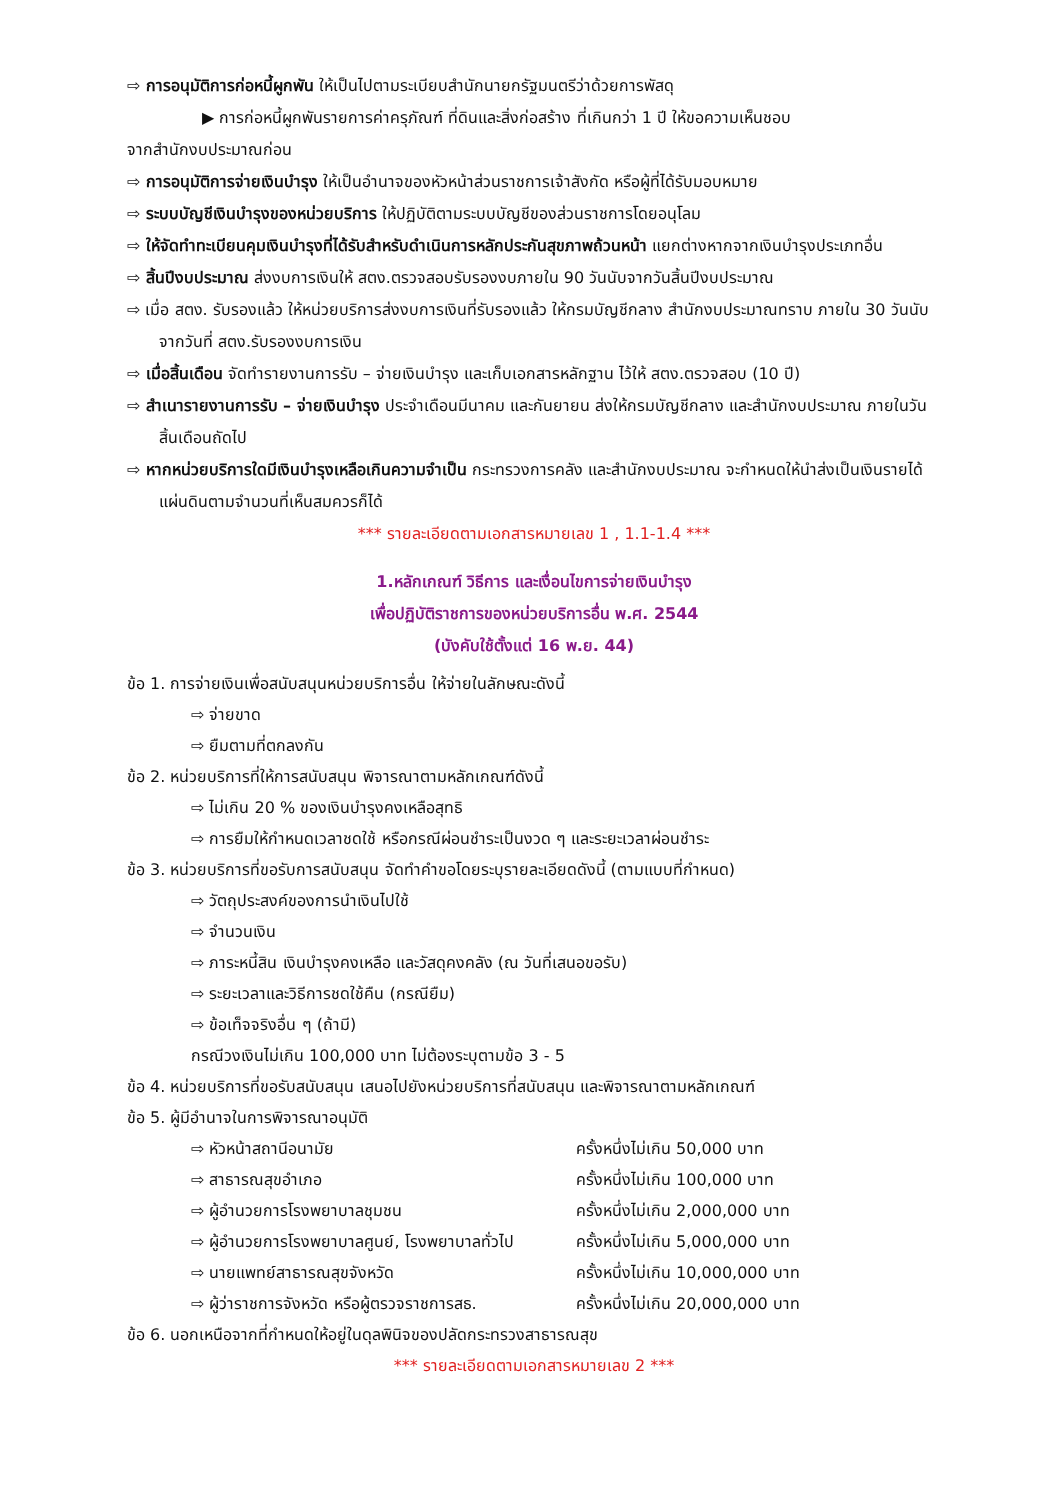⇨ การอนุมัติการก่อหนี้ผูกพัน ให้เป็นไปตามระเบียบสำนักนายกรัฐมนตรีว่าด้วยการพัสดุ
▶ การก่อหนี้ผูกพันรายการค่าครุภัณฑ์ ที่ดินและสิ่งก่อสร้าง ที่เกินกว่า 1 ปี ให้ขอความเห็นชอบ
จากสำนักงบประมาณก่อน
⇨ การอนุมัติการจ่ายเงินบำรุง ให้เป็นอำนาจของหัวหน้าส่วนราชการเจ้าสังกัด หรือผู้ที่ได้รับมอบหมาย
⇨ ระบบบัญชีเงินบำรุงของหน่วยบริการ ให้ปฏิบัติตามระบบบัญชีของส่วนราชการโดยอนุโลม
⇨ ให้จัดทำทะเบียนคุมเงินบำรุงที่ได้รับสำหรับดำเนินการหลักประกันสุขภาพถ้วนหน้า แยกต่างหากจากเงินบำรุงประเภทอื่น
⇨ สิ้นปีงบประมาณ ส่งงบการเงินให้ สตง.ตรวจสอบรับรองงบภายใน 90 วันนับจากวันสิ้นปีงบประมาณ
⇨ เมื่อ สตง. รับรองแล้ว ให้หน่วยบริการส่งงบการเงินที่รับรองแล้ว ให้กรมบัญชีกลาง สำนักงบประมาณทราบ ภายใน 30 วันนับจากวันที่ สตง.รับรองงบการเงิน
⇨ เมื่อสิ้นเดือน จัดทำรายงานการรับ – จ่ายเงินบำรุง และเก็บเอกสารหลักฐาน ไว้ให้ สตง.ตรวจสอบ (10 ปี)
⇨ สำเนารายงานการรับ – จ่ายเงินบำรุง ประจำเดือนมีนาคม และกันยายน ส่งให้กรมบัญชีกลาง และสำนักงบประมาณ ภายในวันสิ้นเดือนถัดไป
⇨ หากหน่วยบริการใดมีเงินบำรุงเหลือเกินความจำเป็น กระทรวงการคลัง และสำนักงบประมาณ จะกำหนดให้นำส่งเป็นเงินรายได้แผ่นดินตามจำนวนที่เห็นสมควรก็ได้
*** รายละเอียดตามเอกสารหมายเลข 1 , 1.1-1.4 ***
1.หลักเกณฑ์ วิธีการ และเงื่อนไขการจ่ายเงินบำรุง
เพื่อปฏิบัติราชการของหน่วยบริการอื่น พ.ศ. 2544
(บังคับใช้ตั้งแต่ 16 พ.ย. 44)
ข้อ 1. การจ่ายเงินเพื่อสนับสนุนหน่วยบริการอื่น ให้จ่ายในลักษณะดังนี้
⇨ จ่ายขาด
⇨ ยืมตามที่ตกลงกัน
ข้อ 2. หน่วยบริการที่ให้การสนับสนุน พิจารณาตามหลักเกณฑ์ดังนี้
⇨ ไม่เกิน 20 % ของเงินบำรุงคงเหลือสุทธิ
⇨ การยืมให้กำหนดเวลาชดใช้ หรือกรณีผ่อนชำระเป็นงวด ๆ และระยะเวลาผ่อนชำระ
ข้อ 3. หน่วยบริการที่ขอรับการสนับสนุน จัดทำคำขอโดยระบุรายละเอียดดังนี้ (ตามแบบที่กำหนด)
⇨ วัตถุประสงค์ของการนำเงินไปใช้
⇨ จำนวนเงิน
⇨ ภาระหนี้สิน เงินบำรุงคงเหลือ และวัสดุคงคลัง (ณ วันที่เสนอขอรับ)
⇨ ระยะเวลาและวิธีการชดใช้คืน (กรณียืม)
⇨ ข้อเท็จจริงอื่น ๆ (ถ้ามี)
กรณีวงเงินไม่เกิน 100,000 บาท ไม่ต้องระบุตามข้อ 3 - 5
ข้อ 4. หน่วยบริการที่ขอรับสนับสนุน เสนอไปยังหน่วยบริการที่สนับสนุน และพิจารณาตามหลักเกณฑ์
ข้อ 5. ผู้มีอำนาจในการพิจารณาอนุมัติ
⇨ หัวหน้าสถานีอนามัย ครั้งหนึ่งไม่เกิน 50,000 บาท
⇨ สาธารณสุขอำเภอ ครั้งหนึ่งไม่เกิน 100,000 บาท
⇨ ผู้อำนวยการโรงพยาบาลชุมชน ครั้งหนึ่งไม่เกิน 2,000,000 บาท
⇨ ผู้อำนวยการโรงพยาบาลศูนย์, โรงพยาบาลทั่วไป ครั้งหนึ่งไม่เกิน 5,000,000 บาท
⇨ นายแพทย์สาธารณสุขจังหวัด ครั้งหนึ่งไม่เกิน 10,000,000 บาท
⇨ ผู้ว่าราชการจังหวัด หรือผู้ตรวจราชการสธ. ครั้งหนึ่งไม่เกิน 20,000,000 บาท
ข้อ 6. นอกเหนือจากที่กำหนดให้อยู่ในดุลพินิจของปลัดกระทรวงสาธารณสุข
*** รายละเอียดตามเอกสารหมายเลข 2 ***